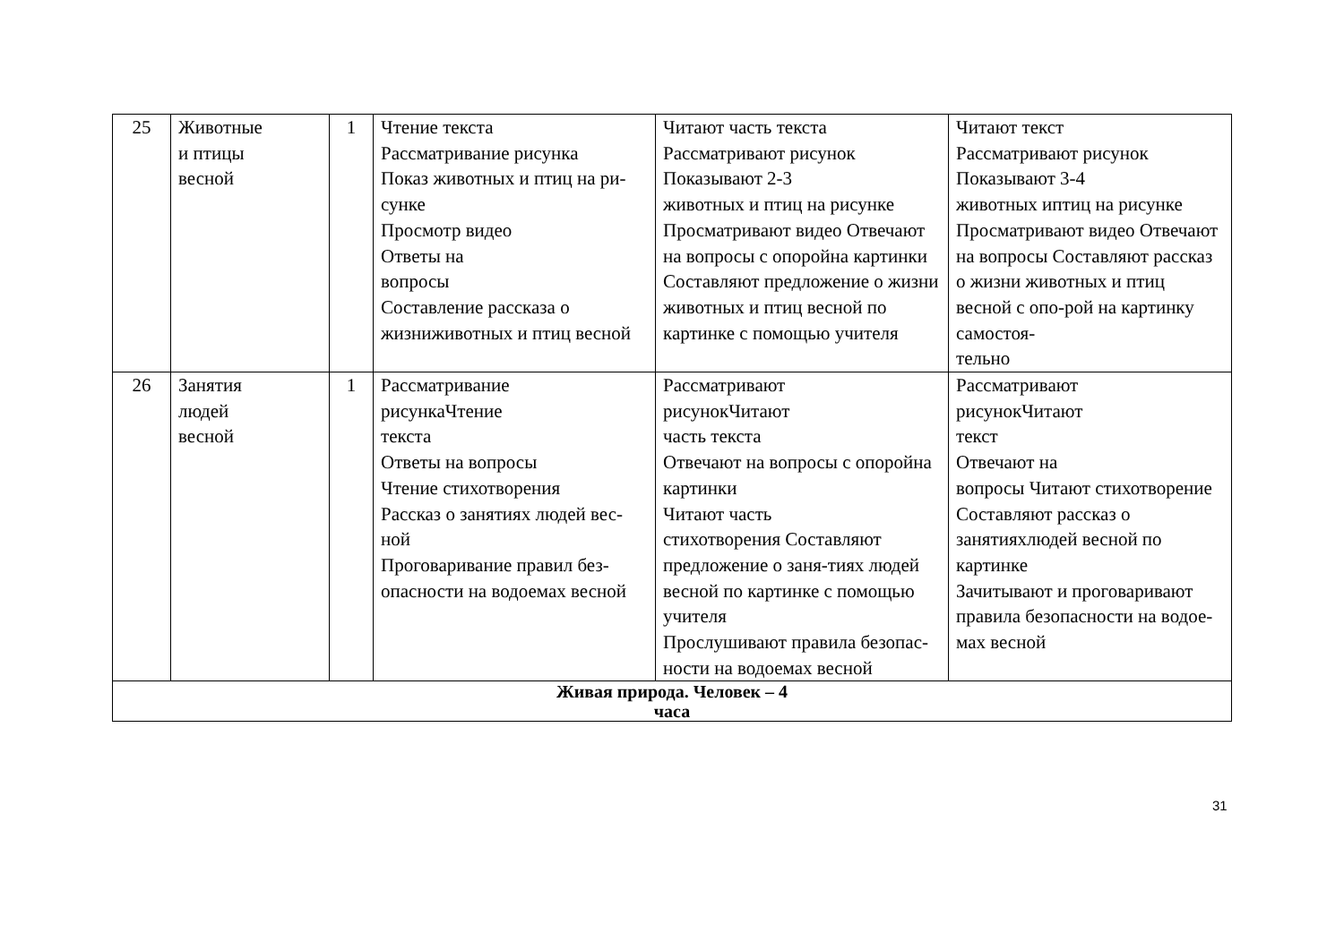| 25 | Животные и птицы весной | 1 | Чтение текста Рассматривание рисунка Показ животных и птиц на ри-сунке Просмотр видео Ответы на вопросы Составление рассказа о жизниживотных и птиц весной | Читают часть текста Рассматривают рисунок Показывают 2-3 животных и птиц на рисунке Просматривают видео Отвечают на вопросы с опоройна картинки Составляют предложение о жизни животных и птиц весной по картинке с помощью учителя | Читают текст Рассматривают рисунок Показывают 3-4 животных иптиц на рисунке Просматривают видео Отвечают на вопросы Составляют рассказ о жизни животных и птиц весной с опо-рой на картинку самостоя- тельно |
| 26 | Занятия людей весной | 1 | Рассматривание рисункаЧтение текста Ответы на вопросы Чтение стихотворения Рассказ о занятиях людей вес-ной Проговаривание правил без- опасности на водоемах весной | Рассматривают рисунокЧитают часть текста Отвечают на вопросы с опоройна картинки Читают часть стихотворения Составляют предложение о заня-тиях людей весной по картинке с помощью учителя Прослушивают правила безопас- ности на водоемах весной | Рассматривают рисунокЧитают текст Отвечают на вопросы Читают стихотворение Составляют рассказ о занятияхлюдей весной по картинке Зачитывают и проговаривают правила безопасности на водое-мах весной |
| Живая природа. Человек – 4 часа | | | | | |
31